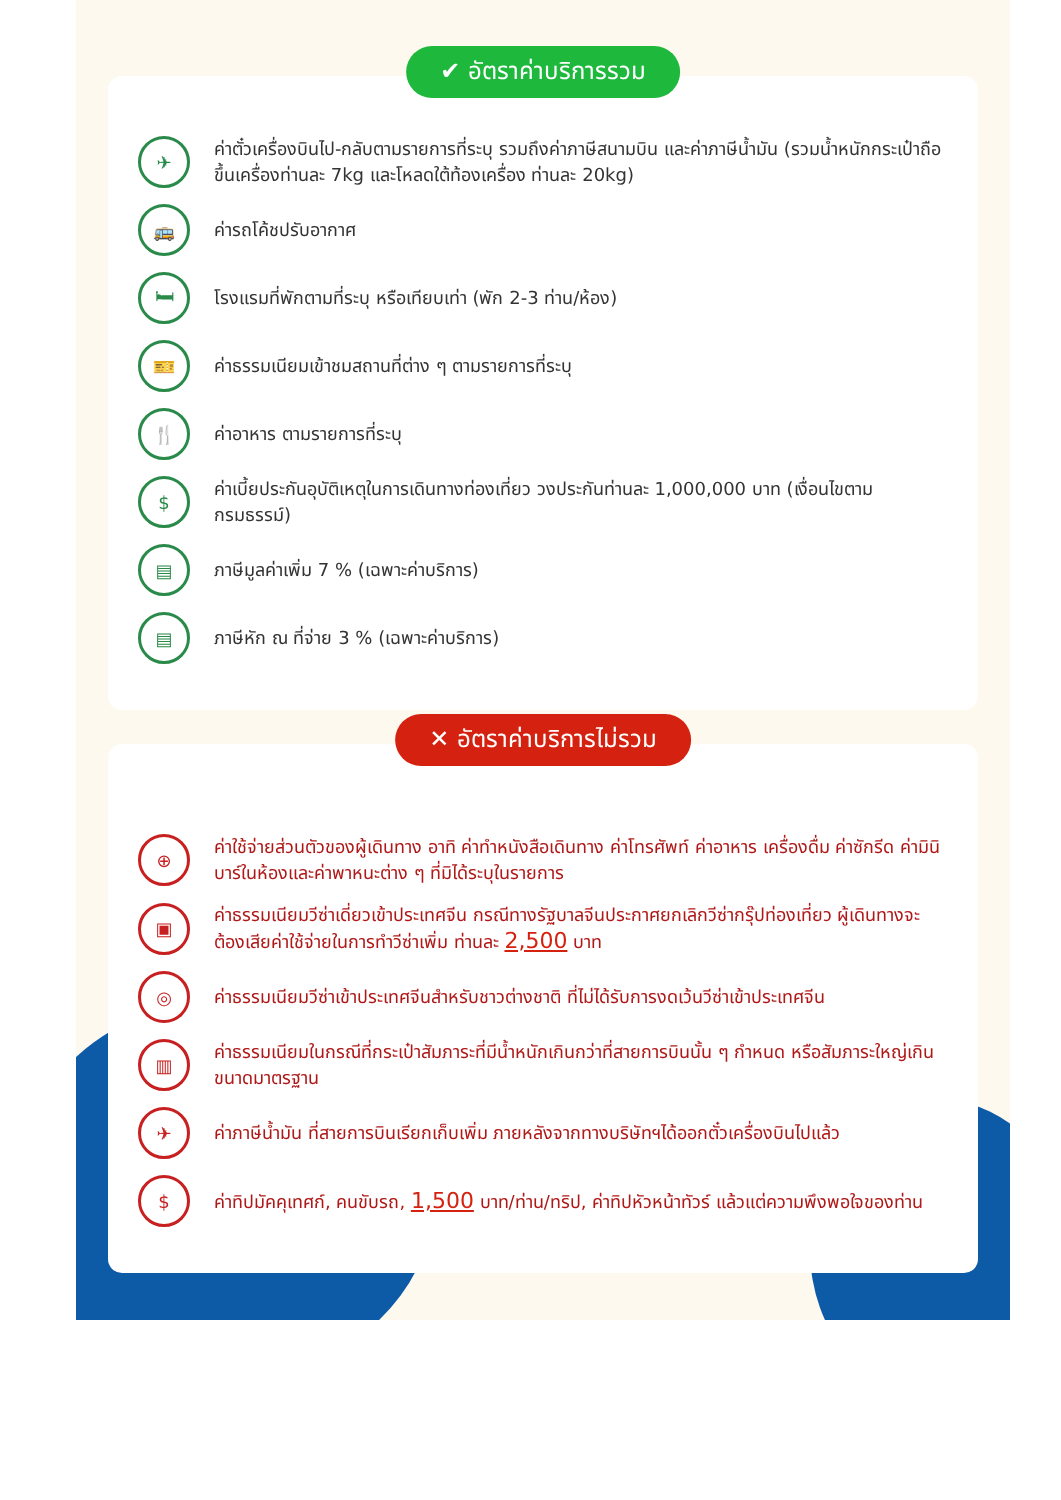✔ อัตราค่าบริการรวม
✈
ค่าตั๋วเครื่องบินไป-กลับตามรายการที่ระบุ รวมถึงค่าภาษีสนามบิน และค่าภาษีน้ำมัน (รวมน้ำหนักกระเป๋าถือขึ้นเครื่องท่านละ 7kg และโหลดใต้ท้องเครื่อง ท่านละ 20kg)
🚌
ค่ารถโค้ชปรับอากาศ
🛏
โรงแรมที่พักตามที่ระบุ หรือเทียบเท่า (พัก 2-3 ท่าน/ห้อง)
🎫
ค่าธรรมเนียมเข้าชมสถานที่ต่าง ๆ ตามรายการที่ระบุ
🍴
ค่าอาหาร ตามรายการที่ระบุ
$
ค่าเบี้ยประกันอุบัติเหตุในการเดินทางท่องเที่ยว วงประกันท่านละ 1,000,000 บาท (เงื่อนไขตามกรมธรรม์)
▤
ภาษีมูลค่าเพิ่ม 7 % (เฉพาะค่าบริการ)
▤
ภาษีหัก ณ ที่จ่าย 3 % (เฉพาะค่าบริการ)
✕ อัตราค่าบริการไม่รวม
⊕
ค่าใช้จ่ายส่วนตัวของผู้เดินทาง อาทิ ค่าทำหนังสือเดินทาง ค่าโทรศัพท์ ค่าอาหาร เครื่องดื่ม ค่าซักรีด ค่ามินิบาร์ในห้องและค่าพาหนะต่าง ๆ ที่มิได้ระบุในรายการ
▣
ค่าธรรมเนียมวีซ่าเดี่ยวเข้าประเทศจีน กรณีทางรัฐบาลจีนประกาศยกเลิกวีซ่ากรุ๊ปท่องเที่ยว ผู้เดินทางจะต้องเสียค่าใช้จ่ายในการทำวีซ่าเพิ่ม ท่านละ 2,500 บาท
◎
ค่าธรรมเนียมวีซ่าเข้าประเทศจีนสำหรับชาวต่างชาติ ที่ไม่ได้รับการงดเว้นวีซ่าเข้าประเทศจีน
▥
ค่าธรรมเนียมในกรณีที่กระเป๋าสัมภาระที่มีน้ำหนักเกินกว่าที่สายการบินนั้น ๆ กำหนด หรือสัมภาระใหญ่เกินขนาดมาตรฐาน
✈
ค่าภาษีน้ำมัน ที่สายการบินเรียกเก็บเพิ่ม ภายหลังจากทางบริษัทฯได้ออกตั๋วเครื่องบินไปแล้ว
$
ค่าทิปมัคคุเทศก์, คนขับรถ, 1,500 บาท/ท่าน/ทริป, ค่าทิปหัวหน้าทัวร์ แล้วแต่ความพึงพอใจของท่าน